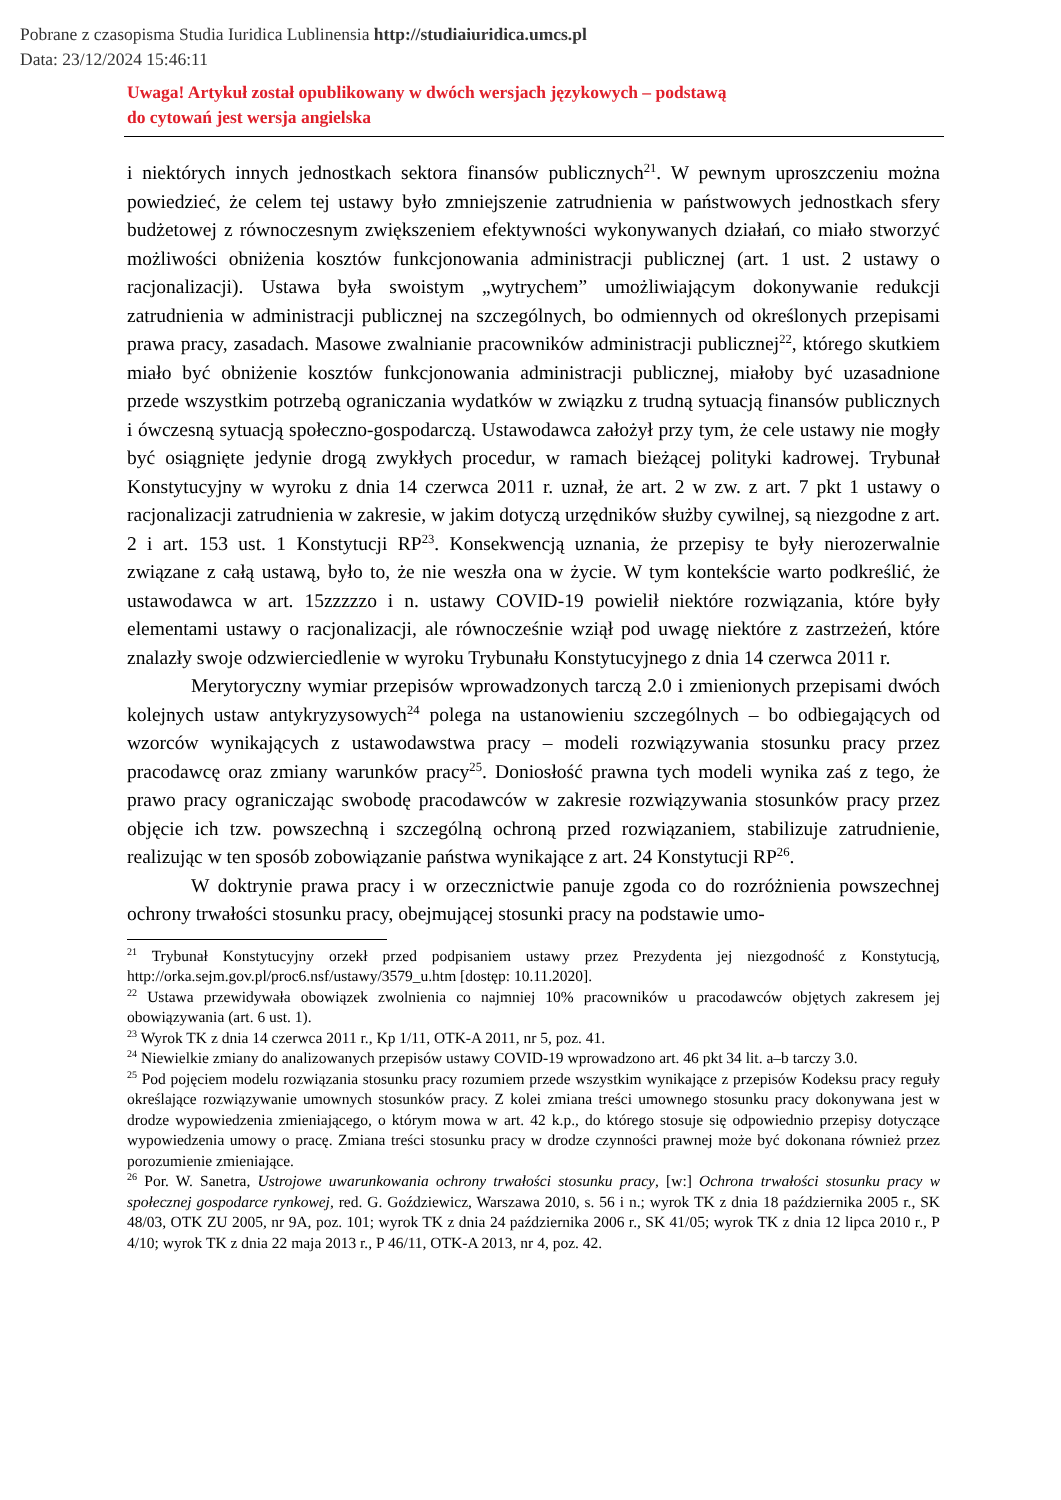Pobrane z czasopisma Studia Iuridica Lublinensia http://studiaiuridica.umcs.pl
Data: 23/12/2024 15:46:11
Uwaga! Artykuł został opublikowany w dwóch wersjach językowych – podstawą
do cytowań jest wersja angielska
i niektórych innych jednostkach sektora finansów publicznych<sup>21</sup>. W pewnym uproszczeniu można powiedzieć, że celem tej ustawy było zmniejszenie zatrudnienia w państwowych jednostkach sfery budżetowej z równoczesnym zwiększeniem efektywności wykonywanych działań, co miało stworzyć możliwości obniżenia kosztów funkcjonowania administracji publicznej (art. 1 ust. 2 ustawy o racjonalizacji). Ustawa była swoistym „wytrychem” umożliwiającym dokonywanie redukcji zatrudnienia w administracji publicznej na szczególnych, bo odmiennych od określonych przepisami prawa pracy, zasadach. Masowe zwalnianie pracowników administracji publicznej<sup>22</sup>, którego skutkiem miało być obniżenie kosztów funkcjonowania administracji publicznej, miałoby być uzasadnione przede wszystkim potrzebą ograniczania wydatków w związku z trudną sytuacją finansów publicznych i ówczesną sytuacją społeczno-gospodarczą. Ustawodawca założył przy tym, że cele ustawy nie mogły być osiągnięte jedynie drogą zwykłych procedur, w ramach bieżącej polityki kadrowej. Trybunał Konstytucyjny w wyroku z dnia 14 czerwca 2011 r. uznał, że art. 2 w zw. z art. 7 pkt 1 ustawy o racjonalizacji zatrudnienia w zakresie, w jakim dotyczą urzędników służby cywilnej, są niezgodne z art. 2 i art. 153 ust. 1 Konstytucji RP<sup>23</sup>. Konsekwencją uznania, że przepisy te były nierozerwalnie związane z całą ustawą, było to, że nie weszła ona w życie. W tym kontekście warto podkreślić, że ustawodawca w art. 15zzzzzo i n. ustawy COVID-19 powielił niektóre rozwiązania, które były elementami ustawy o racjonalizacji, ale równocześnie wziął pod uwagę niektóre z zastrzeżeń, które znalazły swoje odzwierciedlenie w wyroku Trybunału Konstytucyjnego z dnia 14 czerwca 2011 r.
Merytoryczny wymiar przepisów wprowadzonych tarczą 2.0 i zmienionych przepisami dwóch kolejnych ustaw antykryzysowych<sup>24</sup> polega na ustanowieniu szczególnych – bo odbiegających od wzorców wynikających z ustawodawstwa pracy – modeli rozwiązywania stosunku pracy przez pracodawcę oraz zmiany warunków pracy<sup>25</sup>. Doniosłość prawna tych modeli wynika zaś z tego, że prawo pracy ograniczając swobodę pracodawców w zakresie rozwiązywania stosunków pracy przez objęcie ich tzw. powszechną i szczególną ochroną przed rozwiązaniem, stabilizuje zatrudnienie, realizując w ten sposób zobowiązanie państwa wynikające z art. 24 Konstytucji RP<sup>26</sup>.
W doktrynie prawa pracy i w orzecznictwie panuje zgoda co do rozróżnienia powszechnej ochrony trwałości stosunku pracy, obejmującej stosunki pracy na podstawie umo-
<sup>21</sup> Trybunał Konstytucyjny orzekł przed podpisaniem ustawy przez Prezydenta jej niezgodność z Konstytucją, http://orka.sejm.gov.pl/proc6.nsf/ustawy/3579_u.htm [dostęp: 10.11.2020].
<sup>22</sup> Ustawa przewidywała obowiązek zwolnienia co najmniej 10% pracowników u pracodawców objętych zakresem jej obowiązywania (art. 6 ust. 1).
<sup>23</sup> Wyrok TK z dnia 14 czerwca 2011 r., Kp 1/11, OTK-A 2011, nr 5, poz. 41.
<sup>24</sup> Niewielkie zmiany do analizowanych przepisów ustawy COVID-19 wprowadzono art. 46 pkt 34 lit. a–b tarczy 3.0.
<sup>25</sup> Pod pojęciem modelu rozwiązania stosunku pracy rozumiem przede wszystkim wynikające z przepisów Kodeksu pracy reguły określające rozwiązywanie umownych stosunków pracy. Z kolei zmiana treści umownego stosunku pracy dokonywana jest w drodze wypowiedzenia zmieniającego, o którym mowa w art. 42 k.p., do którego stosuje się odpowiednio przepisy dotyczące wypowiedzenia umowy o pracę. Zmiana treści stosunku pracy w drodze czynności prawnej może być dokonana również przez porozumienie zmieniające.
<sup>26</sup> Por. W. Sanetra, Ustrojowe uwarunkowania ochrony trwałości stosunku pracy, [w:] Ochrona trwałości stosunku pracy w społecznej gospodarce rynkowej, red. G. Goździewicz, Warszawa 2010, s. 56 i n.; wyrok TK z dnia 18 października 2005 r., SK 48/03, OTK ZU 2005, nr 9A, poz. 101; wyrok TK z dnia 24 października 2006 r., SK 41/05; wyrok TK z dnia 12 lipca 2010 r., P 4/10; wyrok TK z dnia 22 maja 2013 r., P 46/11, OTK-A 2013, nr 4, poz. 42.